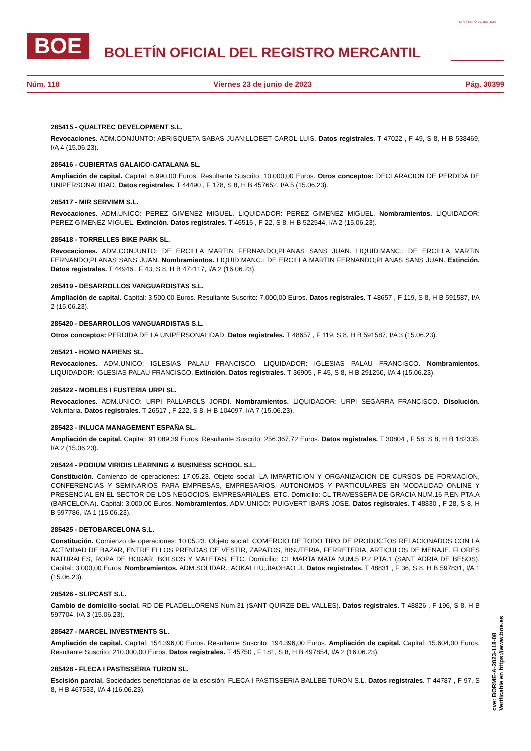BOE
BOLETÍN OFICIAL DEL REGISTRO MERCANTIL
MINISTERIO DE JUSTICIA
Núm. 118 Viernes 23 de junio de 2023 Pág. 30399
285415 - QUALTREC DEVELOPMENT S.L.
Revocaciones. ADM.CONJUNTO: ABRISQUETA SABAS JUAN;LLOBET CAROL LUIS. Datos registrales. T 47022 , F 49, S 8, H B 538469, I/A 4 (15.06.23).
285416 - CUBIERTAS GALAICO-CATALANA SL.
Ampliación de capital. Capital: 6.990,00 Euros. Resultante Suscrito: 10.000,00 Euros. Otros conceptos: DECLARACION DE PERDIDA DE UNIPERSONALIDAD. Datos registrales. T 44490 , F 178, S 8, H B 457652, I/A 5 (15.06.23).
285417 - MIR SERVIMM S.L.
Revocaciones. ADM.UNICO: PEREZ GIMENEZ MIGUEL. LIQUIDADOR: PEREZ GIMENEZ MIGUEL. Nombramientos. LIQUIDADOR: PEREZ GIMENEZ MIGUEL. Extinción. Datos registrales. T 46516 , F 22, S 8, H B 522544, I/A 2 (15.06.23).
285418 - TORRELLES BIKE PARK SL.
Revocaciones. ADM.CONJUNTO: DE ERCILLA MARTIN FERNANDO;PLANAS SANS JUAN. LIQUID.MANC.: DE ERCILLA MARTIN FERNANDO;PLANAS SANS JUAN. Nombramientos. LIQUID.MANC.: DE ERCILLA MARTIN FERNANDO;PLANAS SANS JUAN. Extinción. Datos registrales. T 44946 , F 43, S 8, H B 472117, I/A 2 (16.06.23).
285419 - DESARROLLOS VANGUARDISTAS S.L.
Ampliación de capital. Capital: 3.500,00 Euros. Resultante Suscrito: 7.000,00 Euros. Datos registrales. T 48657 , F 119, S 8, H B 591587, I/A 2 (15.06.23).
285420 - DESARROLLOS VANGUARDISTAS S.L.
Otros conceptos: PERDIDA DE LA UNIPERSONALIDAD. Datos registrales. T 48657 , F 119, S 8, H B 591587, I/A 3 (15.06.23).
285421 - HOMO NAPIENS SL.
Revocaciones. ADM.UNICO: IGLESIAS PALAU FRANCISCO. LIQUIDADOR: IGLESIAS PALAU FRANCISCO. Nombramientos. LIQUIDADOR: IGLESIAS PALAU FRANCISCO. Extinción. Datos registrales. T 36905 , F 45, S 8, H B 291250, I/A 4 (15.06.23).
285422 - MOBLES I FUSTERIA URPI SL.
Revocaciones. ADM.UNICO: URPI PALLAROLS JORDI. Nombramientos. LIQUIDADOR: URPI SEGARRA FRANCISCO. Disolución. Voluntaria. Datos registrales. T 26517 , F 222, S 8, H B 104097, I/A 7 (15.06.23).
285423 - INLUCA MANAGEMENT ESPAÑA SL.
Ampliación de capital. Capital: 91.089,39 Euros. Resultante Suscrito: 256.367,72 Euros. Datos registrales. T 30804 , F 58, S 8, H B 182335, I/A 2 (15.06.23).
285424 - PODIUM VIRIDIS LEARNING & BUSINESS SCHOOL S.L.
Constitución. Comienzo de operaciones: 17.05.23. Objeto social: LA IMPARTICION Y ORGANIZACION DE CURSOS DE FORMACION, CONFERENCIAS Y SEMINARIOS PARA EMPRESAS, EMPRESARIOS, AUTONOMOS Y PARTICULARES EN MODALIDAD ONLINE Y PRESENCIAL EN EL SECTOR DE LOS NEGOCIOS, EMPRESARIALES, ETC. Domicilio: CL TRAVESSERA DE GRACIA NUM.16 P.EN PTA.A (BARCELONA). Capital: 3.000,00 Euros. Nombramientos. ADM.UNICO: PUIGVERT IBARS JOSE. Datos registrales. T 48830 , F 28, S 8, H B 597786, I/A 1 (15.06.23).
285425 - DETOBARCELONA S.L.
Constitución. Comienzo de operaciones: 10.05.23. Objeto social: COMERCIO DE TODO TIPO DE PRODUCTOS RELACIONADOS CON LA ACTIVIDAD DE BAZAR, ENTRE ELLOS PRENDAS DE VESTIR, ZAPATOS, BISUTERIA, FERRETERIA, ARTICULOS DE MENAJE, FLORES NATURALES, ROPA DE HOGAR, BOLSOS Y MALETAS, ETC. Domicilio: CL MARTA MATA NUM.5 P.2 PTA.1 (SANT ADRIA DE BESOS). Capital: 3.000,00 Euros. Nombramientos. ADM.SOLIDAR.: AOKAI LIU;JIAOHAO JI. Datos registrales. T 48831 , F 36, S 8, H B 597831, I/A 1 (15.06.23).
285426 - SLIPCAST S.L.
Cambio de domicilio social. RD DE PLADELLORENS Num.31 (SANT QUIRZE DEL VALLES). Datos registrales. T 48826 , F 196, S 8, H B 597704, I/A 3 (15.06.23).
285427 - MARCEL INVESTMENTS SL.
Ampliación de capital. Capital: 154.396,00 Euros. Resultante Suscrito: 194.396,00 Euros. Ampliación de capital. Capital: 15.604,00 Euros. Resultante Suscrito: 210.000,00 Euros. Datos registrales. T 45750 , F 181, S 8, H B 497854, I/A 2 (16.06.23).
285428 - FLECA I PASTISSERIA TURON SL.
Escisión parcial. Sociedades beneficiarias de la escisión: FLECA I PASTISSERIA BALLBE TURON S.L. Datos registrales. T 44787 , F 97, S 8, H B 467533, I/A 4 (16.06.23).
cve: BORME-A-2023-118-08
Verificable en https://www.boe.es